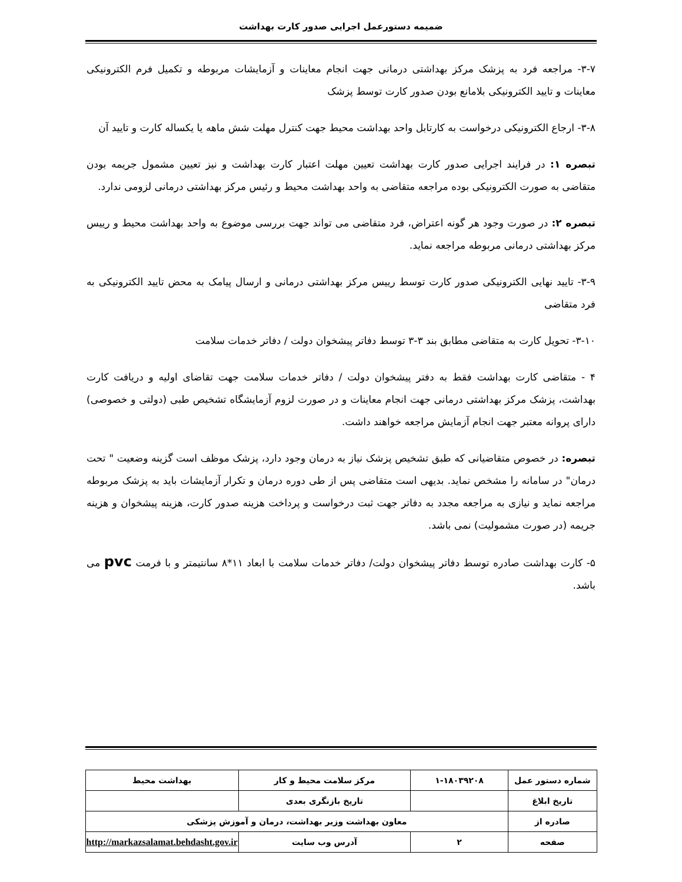ضمیمه دستورعمل اجرایی صدور کارت بهداشت
۳-۷- مراجعه فرد به پزشک مرکز بهداشتی درمانی جهت انجام معاینات و آزمایشات مربوطه و تکمیل فرم الکترونیکی معاینات و تایید الکترونیکی بلامانع بودن صدور کارت توسط پزشک
۳-۸- ارجاع الکترونیکی درخواست به کارتابل واحد بهداشت محیط جهت کنترل مهلت شش ماهه یا یکساله کارت و تایید آن
تبصره ۱: در فرایند اجرایی صدور کارت بهداشت تعیین مهلت اعتبار کارت بهداشت و نیز تعیین مشمول جریمه بودن متقاضی به صورت الکترونیکی بوده مراجعه متقاضی به واحد بهداشت محیط و رئیس مرکز بهداشتی درمانی لزومی ندارد.
تبصره ۲: در صورت وجود هر گونه اعتراض، فرد متقاضی می تواند جهت بررسی موضوع به واحد بهداشت محیط و رییس مرکز بهداشتی درمانی مربوطه مراجعه نماید.
۳-۹- تایید نهایی الکترونیکی صدور کارت توسط رییس مرکز بهداشتی درمانی و ارسال پیامک به محض تایید الکترونیکی به فرد متقاضی
۳-۱۰- تحویل کارت به متقاضی مطابق بند ۳-۳ توسط دفاتر پیشخوان دولت / دفاتر خدمات سلامت
۴ - متقاضی کارت بهداشت فقط به دفتر پیشخوان دولت / دفاتر خدمات سلامت جهت تقاضای اولیه و دریافت کارت بهداشت، پزشک مرکز بهداشتی درمانی جهت انجام معاینات و در صورت لزوم آزمایشگاه تشخیص طبی (دولتی و خصوصی) دارای پروانه معتبر جهت انجام آزمایش مراجعه خواهند داشت.
تبصره: در خصوص متقاضیانی که طبق تشخیص پزشک نیاز به درمان وجود دارد، پزشک موظف است گزینه وضعیت " تحت درمان" در سامانه را مشخص نماید. بدیهی است متقاضی پس از طی دوره درمان و تکرار آزمایشات باید به پزشک مربوطه مراجعه نماید و نیازی به مراجعه مجدد به دفاتر جهت ثبت درخواست و پرداخت هزینه صدور کارت، هزینه پیشخوان و هزینه جریمه (در صورت مشمولیت) نمی باشد.
۵- کارت بهداشت صادره توسط دفاتر پیشخوان دولت/ دفاتر خدمات سلامت با ابعاد ۱۱*۸ سانتیمتر و با فرمت pvc می باشد.
| شماره دستور عمل | ۱-۱۸۰۳۹۲۰۸ | مرکز سلامت محیط و کار | بهداشت محیط |
| تاریخ ابلاغ | | تاریخ بازنگری بعدی | |
| صادره از | معاون بهداشت وزیر بهداشت، درمان و آموزش پزشکی | | |
| صفحه | ۲ | آدرس وب سایت | http://markazsalamat.behdasht.gov.ir |